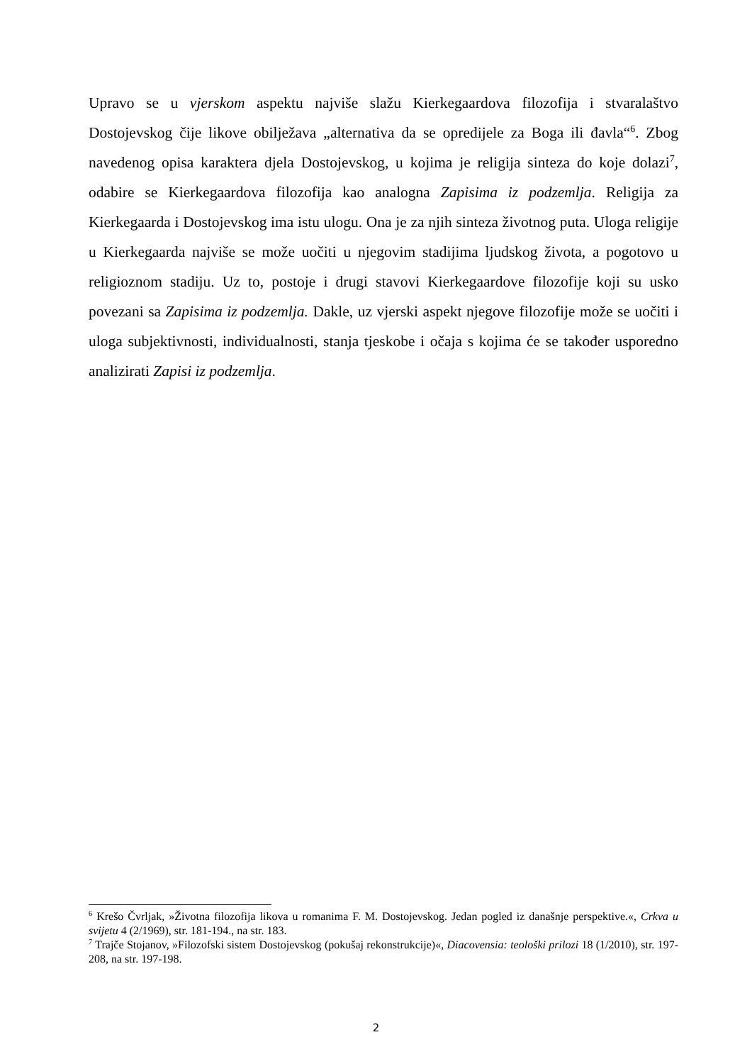Upravo se u vjerskom aspektu najviše slažu Kierkegaardova filozofija i stvaralaštvo Dostojevskog čije likove obilježava „alternativa da se opredijele za Boga ili đavla“<sup>6</sup>. Zbog navedenog opisa karaktera djela Dostojevskog, u kojima je religija sinteza do koje dolazi<sup>7</sup>, odabire se Kierkegaardova filozofija kao analogna Zapisima iz podzemlja. Religija za Kierkegaarda i Dostojevskog ima istu ulogu. Ona je za njih sinteza životnog puta. Uloga religije u Kierkegaarda najviše se može uočiti u njegovim stadijima ljudskog života, a pogotovo u religioznom stadiju. Uz to, postoje i drugi stavovi Kierkegaardove filozofije koji su usko povezani sa Zapisima iz podzemlja. Dakle, uz vjerski aspekt njegove filozofije može se uočiti i uloga subjektivnosti, individualnosti, stanja tjeskobe i očaja s kojima će se također usporedno analizirati Zapisi iz podzemlja.
<sup>6</sup> Krešo Čvrljak, »Životna filozofija likova u romanima F. M. Dostojevskog. Jedan pogled iz današnje perspektive.«, Crkva u svijetu 4 (2/1969), str. 181-194., na str. 183.
<sup>7</sup> Trajče Stojanov, »Filozofski sistem Dostojevskog (pokušaj rekonstrukcije)«, Diacovensia: teološki prilozi 18 (1/2010), str. 197-208, na str. 197-198.
2